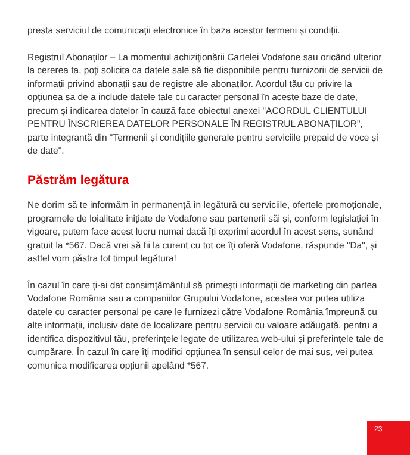presta serviciul de comunicații electronice în baza acestor termeni și condiții.
Registrul Abonaților – La momentul achiziționării Cartelei Vodafone sau oricând ulterior la cererea ta, poți solicita ca datele sale să fie disponibile pentru furnizorii de servicii de informații privind abonații sau de registre ale abonaților. Acordul tău cu privire la opțiunea sa de a include datele tale cu caracter personal în aceste baze de date, precum și indicarea datelor în cauză face obiectul anexei "ACORDUL CLIENTULUI PENTRU ÎNSCRIEREA DATELOR PERSONALE ÎN REGISTRUL ABONAȚILOR", parte integrantă din "Termenii și condițiile generale pentru serviciile prepaid de voce și de date".
Păstrăm legătura
Ne dorim să te informăm în permanență în legătură cu serviciile, ofertele promoționale, programele de loialitate inițiate de Vodafone sau partenerii săi și, conform legislației în vigoare, putem face acest lucru numai dacă îți exprimi acordul în acest sens, sunând gratuit la *567. Dacă vrei să fii la curent cu tot ce îți oferă Vodafone, răspunde "Da", și astfel vom păstra tot timpul legătura!
În cazul în care ți-ai dat consimțământul să primești informații de marketing din partea Vodafone România sau a companiilor Grupului Vodafone, acestea vor putea utiliza datele cu caracter personal pe care le furnizezi către Vodafone România împreună cu alte informații, inclusiv date de localizare pentru servicii cu valoare adăugată, pentru a identifica dispozitivul tău, preferințele legate de utilizarea web-ului și preferințele tale de cumpărare. În cazul în care îți modifici opțiunea în sensul celor de mai sus, vei putea comunica modificarea opțiunii apelând *567.
23